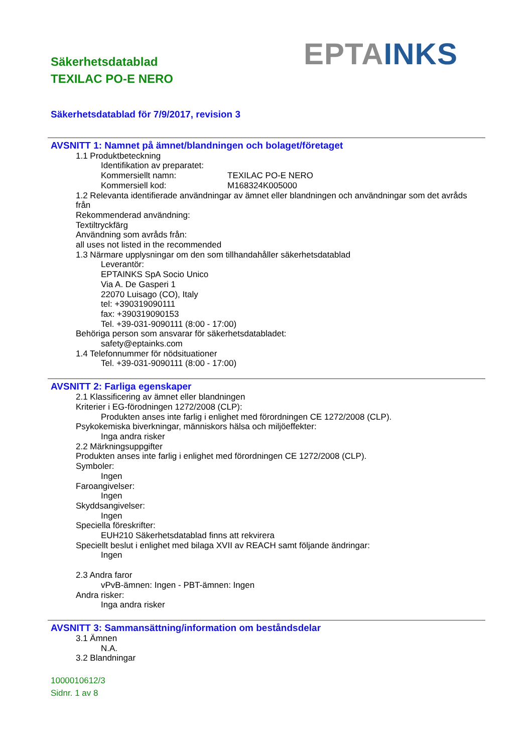Säkerhetsdatablad
TEXILAC PO-E NERO
EPTA INKS
Säkerhetsdatablad för 7/9/2017, revision 3
AVSNITT 1: Namnet på ämnet/blandningen och bolaget/företaget
1.1 Produktbeteckning
Identifikation av preparatet:
Kommersiellt namn: TEXILAC PO-E NERO
Kommersiell kod: M168324K005000
1.2 Relevanta identifierade användningar av ämnet eller blandningen och användningar som det avråds från
Rekommenderad användning:
Textiltryckfärg
Användning som avråds från:
all uses not listed in the recommended
1.3 Närmare upplysningar om den som tillhandahåller säkerhetsdatablad
Leverantör:
EPTAINKS SpA Socio Unico
Via A. De Gasperi 1
22070 Luisago (CO), Italy
tel: +390319090111
fax: +390319090153
Tel. +39-031-9090111 (8:00 - 17:00)
Behöriga person som ansvarar för säkerhetsdatabladet:
safety@eptainks.com
1.4 Telefonnummer för nödsituationer
Tel. +39-031-9090111 (8:00 - 17:00)
AVSNITT 2: Farliga egenskaper
2.1 Klassificering av ämnet eller blandningen
Kriterier i EG-förodningen 1272/2008 (CLP):
Produkten anses inte farlig i enlighet med förordningen CE 1272/2008 (CLP).
Psykokemiska biverkningar, människors hälsa och miljöeffekter:
Inga andra risker
2.2 Märkningsuppgifter
Produkten anses inte farlig i enlighet med förordningen CE 1272/2008 (CLP).
Symboler:
Ingen
Faroangivelser:
Ingen
Skyddsangivelser:
Ingen
Speciella föreskrifter:
EUH210 Säkerhetsdatablad finns att rekvirera
Speciellt beslut i enlighet med bilaga XVII av REACH samt följande ändringar:
Ingen
2.3 Andra faror
vPvB-ämnen: Ingen - PBT-ämnen: Ingen
Andra risker:
Inga andra risker
AVSNITT 3: Sammansättning/information om beståndsdelar
3.1 Ämnen
N.A.
3.2 Blandningar
1000010612/3
Sidnr. 1 av 8